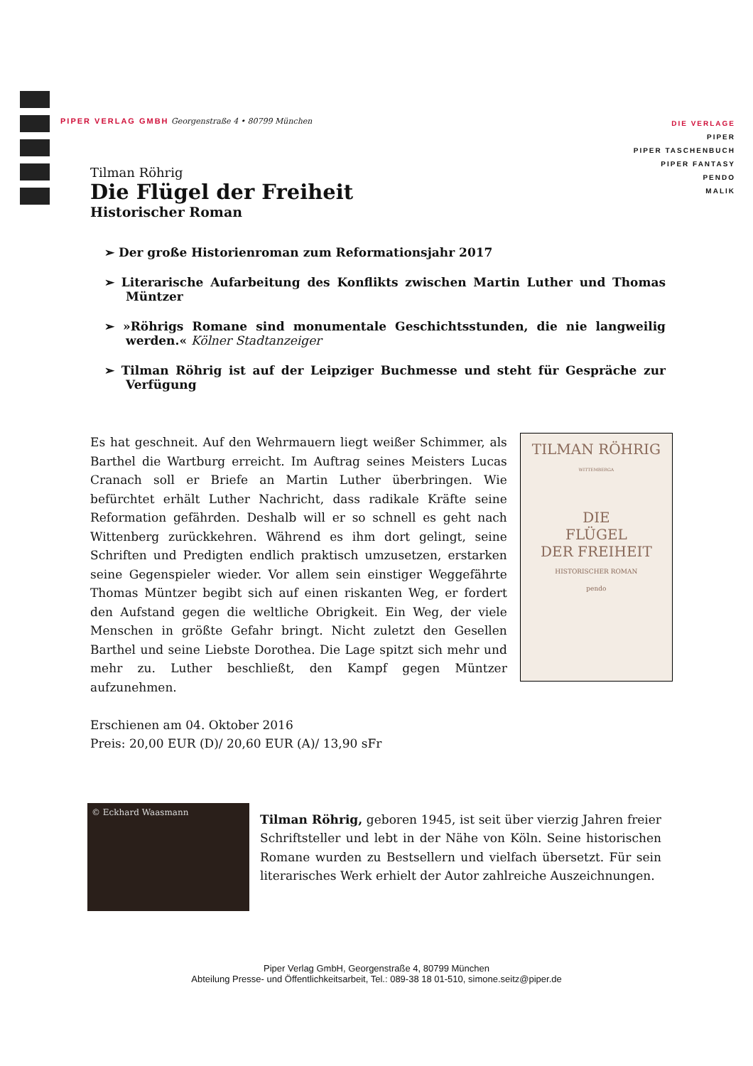PIPER VERLAG GMBH Georgenstraße 4 • 80799 München
DIE VERLAGE
PIPER
PIPER TASCHENBUCH
PIPER FANTASY
PENDO
MALIK
Tilman Röhrig
Die Flügel der Freiheit
Historischer Roman
➢ Der große Historienroman zum Reformationsjahr 2017
➢ Literarische Aufarbeitung des Konflikts zwischen Martin Luther und Thomas Müntzer
➢ »Röhrigs Romane sind monumentale Geschichtsstunden, die nie langweilig werden.« Kölner Stadtanzeiger
➢ Tilman Röhrig ist auf der Leipziger Buchmesse und steht für Gespräche zur Verfügung
Es hat geschneit. Auf den Wehrmauern liegt weißer Schimmer, als Barthel die Wartburg erreicht. Im Auftrag seines Meisters Lucas Cranach soll er Briefe an Martin Luther überbringen. Wie befürchtet erhält Luther Nachricht, dass radikale Kräfte seine Reformation gefährden. Deshalb will er so schnell es geht nach Wittenberg zurückkehren. Während es ihm dort gelingt, seine Schriften und Predigten endlich praktisch umzusetzen, erstarken seine Gegenspieler wieder. Vor allem sein einstiger Weggefährte Thomas Müntzer begibt sich auf einen riskanten Weg, er fordert den Aufstand gegen die weltliche Obrigkeit. Ein Weg, der viele Menschen in größte Gefahr bringt. Nicht zuletzt den Gesellen Barthel und seine Liebste Dorothea. Die Lage spitzt sich mehr und mehr zu. Luther beschließt, den Kampf gegen Müntzer aufzunehmen.
Erschienen am 04. Oktober 2016
Preis: 20,00 EUR (D)/ 20,60 EUR (A)/ 13,90 sFr
TILMAN RÖHRIG
WITTEMBERGA
DIE
FLÜGEL
DER FREIHEIT
HISTORISCHER ROMAN
pendo
© Eckhard Waasmann
Tilman Röhrig, geboren 1945, ist seit über vierzig Jahren freier Schriftsteller und lebt in der Nähe von Köln. Seine historischen Romane wurden zu Bestsellern und vielfach übersetzt. Für sein literarisches Werk erhielt der Autor zahlreiche Auszeichnungen.
Piper Verlag GmbH, Georgenstraße 4, 80799 München
Abteilung Presse- und Öffentlichkeitsarbeit, Tel.: 089-38 18 01-510, simone.seitz@piper.de